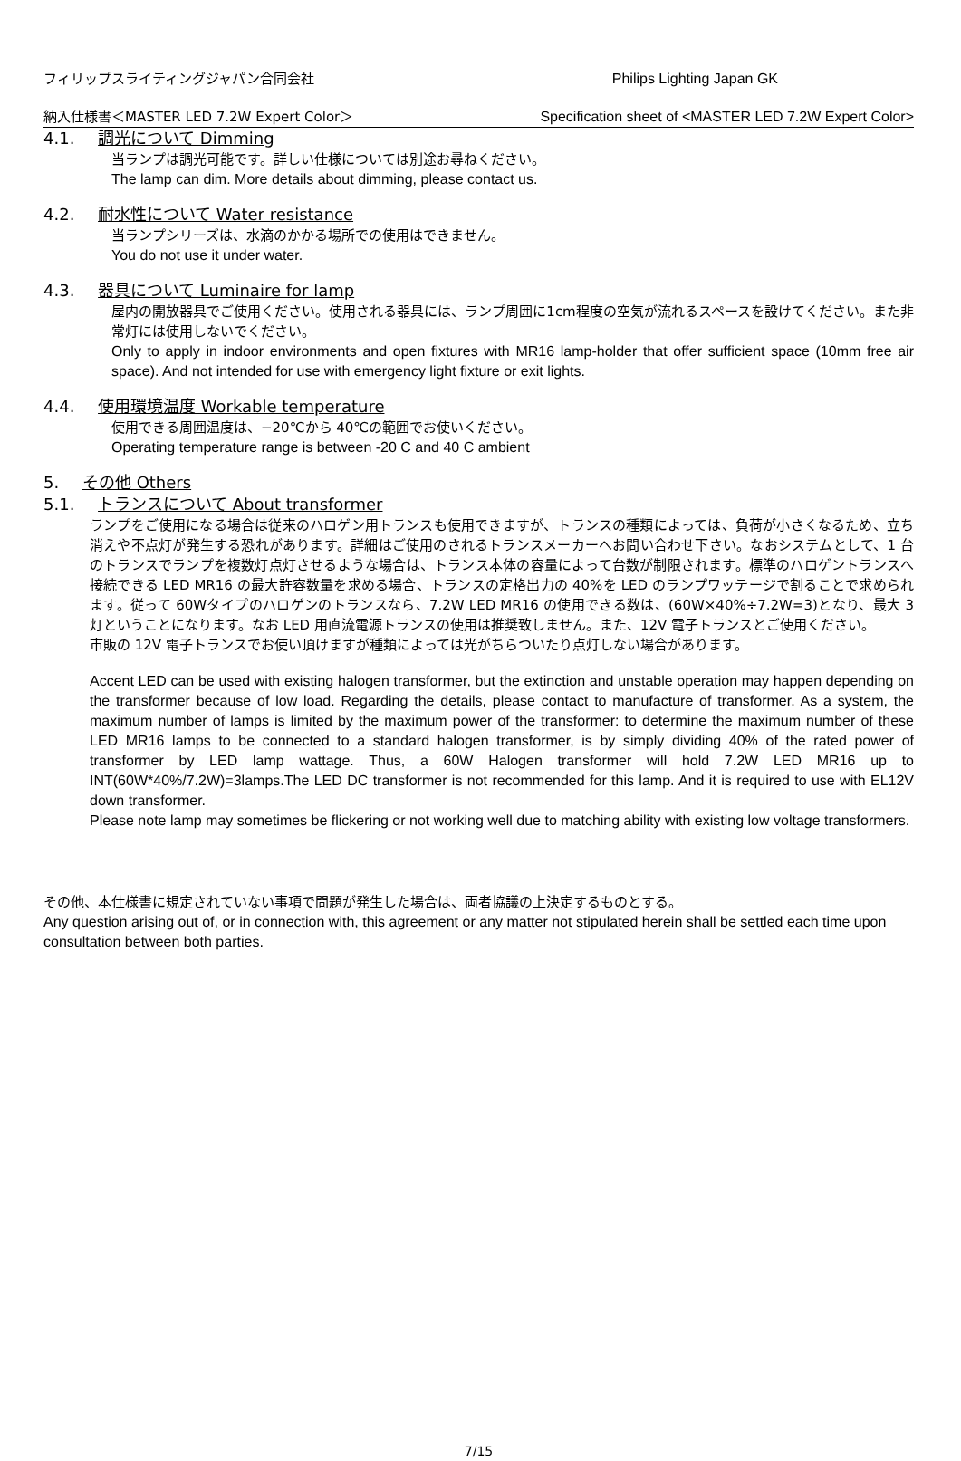フィリップスライティングジャパン合同会社 Philips Lighting Japan GK
納入仕様書＜MASTER LED 7.2W Expert Color＞ Specification sheet of <MASTER LED 7.2W Expert Color>
4.1. 調光について Dimming
当ランプは調光可能です。詳しい仕様については別途お尋ねください。
The lamp can dim. More details about dimming, please contact us.
4.2. 耐水性について Water resistance
当ランプシリーズは、水滴のかかる場所での使用はできません。
You do not use it under water.
4.3. 器具について Luminaire for lamp
屋内の開放器具でご使用ください。使用される器具には、ランプ周囲に1cm程度の空気が流れるスペースを設けてください。また非常灯には使用しないでください。
Only to apply in indoor environments and open fixtures with MR16 lamp-holder that offer sufficient space (10mm free air space). And not intended for use with emergency light fixture or exit lights.
4.4. 使用環境温度 Workable temperature
使用できる周囲温度は、−20℃から 40℃の範囲でお使いください。
Operating temperature range is between -20 C and 40 C ambient
5. その他 Others
5.1. トランスについて About transformer
ランプをご使用になる場合は従来のハロゲン用トランスも使用できますが、トランスの種類によっては、負荷が小さくなるため、立ち消えや不点灯が発生する恐れがあります。詳細はご使用のされるトランスメーカーへお問い合わせ下さい。なおシステムとして、1 台のトランスでランプを複数灯点灯させるような場合は、トランス本体の容量によって台数が制限されます。標準のハロゲントランスへ接続できる LED MR16 の最大許容数量を求める場合、トランスの定格出力の 40%を LED のランプワッテージで割ることで求められます。従って 60Wタイプのハロゲンのトランスなら、7.2W LED MR16 の使用できる数は、(60W×40%÷7.2W=3)となり、最大 3 灯ということになります。なお LED 用直流電源トランスの使用は推奨致しません。また、12V 電子トランスとご使用ください。
市販の 12V 電子トランスでお使い頂けますが種類によっては光がちらついたり点灯しない場合があります。
Accent LED can be used with existing halogen transformer, but the extinction and unstable operation may happen depending on the transformer because of low load. Regarding the details, please contact to manufacture of transformer. As a system, the maximum number of lamps is limited by the maximum power of the transformer: to determine the maximum number of these LED MR16 lamps to be connected to a standard halogen transformer, is by simply dividing 40% of the rated power of transformer by LED lamp wattage. Thus, a 60W Halogen transformer will hold 7.2W LED MR16 up to INT(60W*40%/7.2W)=3lamps.The LED DC transformer is not recommended for this lamp. And it is required to use with EL12V down transformer.
Please note lamp may sometimes be flickering or not working well due to matching ability with existing low voltage transformers.
その他、本仕様書に規定されていない事項で問題が発生した場合は、両者協議の上決定するものとする。
Any question arising out of, or in connection with, this agreement or any matter not stipulated herein shall be settled each time upon consultation between both parties.
7/15